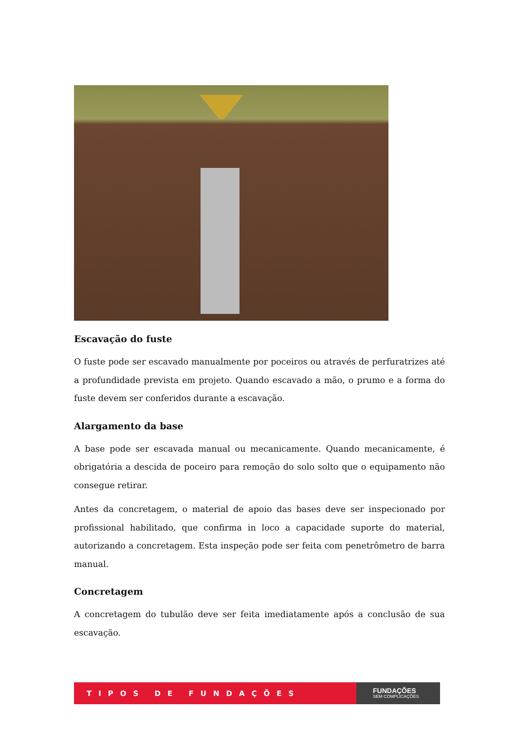Escavação do fuste
O fuste pode ser escavado manualmente por poceiros ou através de perfuratrizes até a profundidade prevista em projeto. Quando escavado a mão, o prumo e a forma do fuste devem ser conferidos durante a escavação.
Alargamento da base
A base pode ser escavada manual ou mecanicamente. Quando mecanicamente, é obrigatória a descida de poceiro para remoção do solo solto que o equipamento não consegue retirar.
Antes da concretagem, o material de apoio das bases deve ser inspecionado por profissional habilitado, que confirma in loco a capacidade suporte do material, autorizando a concretagem. Esta inspeção pode ser feita com penetrômetro de barra manual.
Concretagem
A concretagem do tubulão deve ser feita imediatamente após a conclusão de sua escavação.
TIPOS DE FUNDAÇÕES
FUNDAÇÕES
SEM COMPLICAÇÕES